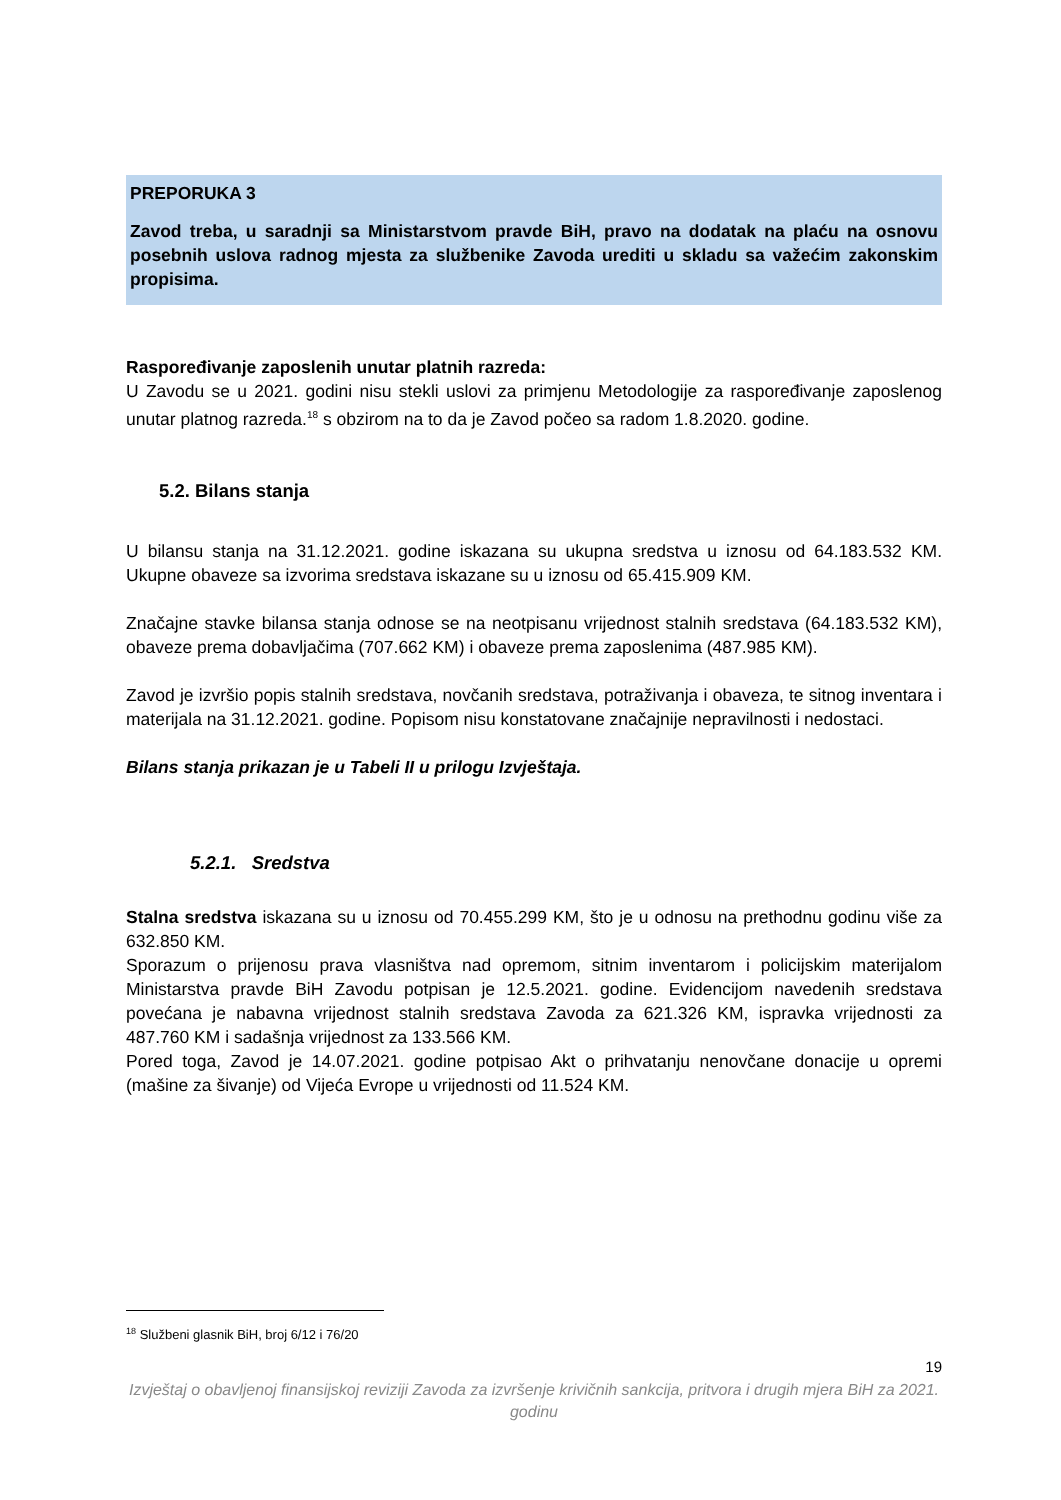PREPORUKA 3
Zavod treba, u saradnji sa Ministarstvom pravde BiH, pravo na dodatak na plaću na osnovu posebnih uslova radnog mjesta za službenike Zavoda urediti u skladu sa važećim zakonskim propisima.
Raspoređivanje zaposlenih unutar platnih razreda:
U Zavodu se u 2021. godini nisu stekli uslovi za primjenu Metodologije za raspoređivanje zaposlenog unutar platnog razreda.<sup>18</sup> s obzirom na to da je Zavod počeo sa radom 1.8.2020. godine.
5.2. Bilans stanja
U bilansu stanja na 31.12.2021. godine iskazana su ukupna sredstva u iznosu od 64.183.532 KM. Ukupne obaveze sa izvorima sredstava iskazane su u iznosu od 65.415.909 KM.
Značajne stavke bilansa stanja odnose se na neotpisanu vrijednost stalnih sredstava (64.183.532 KM), obaveze prema dobavljačima (707.662 KM) i obaveze prema zaposlenima (487.985 KM).
Zavod je izvršio popis stalnih sredstava, novčanih sredstava, potraživanja i obaveza, te sitnog inventara i materijala na 31.12.2021. godine. Popisom nisu konstatovane značajnije nepravilnosti i nedostaci.
Bilans stanja prikazan je u Tabeli II u prilogu Izvještaja.
5.2.1. Sredstva
Stalna sredstva iskazana su u iznosu od 70.455.299 KM, što je u odnosu na prethodnu godinu više za 632.850 KM.
Sporazum o prijenosu prava vlasništva nad opremom, sitnim inventarom i policijskim materijalom Ministarstva pravde BiH Zavodu potpisan je 12.5.2021. godine. Evidencijom navedenih sredstava povećana je nabavna vrijednost stalnih sredstava Zavoda za 621.326 KM, ispravka vrijednosti za 487.760 KM i sadašnja vrijednost za 133.566 KM.
Pored toga, Zavod je 14.07.2021. godine potpisao Akt o prihvatanju nenovčane donacije u opremi (mašine za šivanje) od Vijeća Evrope u vrijednosti od 11.524 KM.
<sup>18</sup> Službeni glasnik BiH, broj 6/12 i 76/20
19
Izvještaj o obavljenoj finansijskoj reviziji Zavoda za izvršenje krivičnih sankcija, pritvora i drugih mjera BiH za 2021. godinu